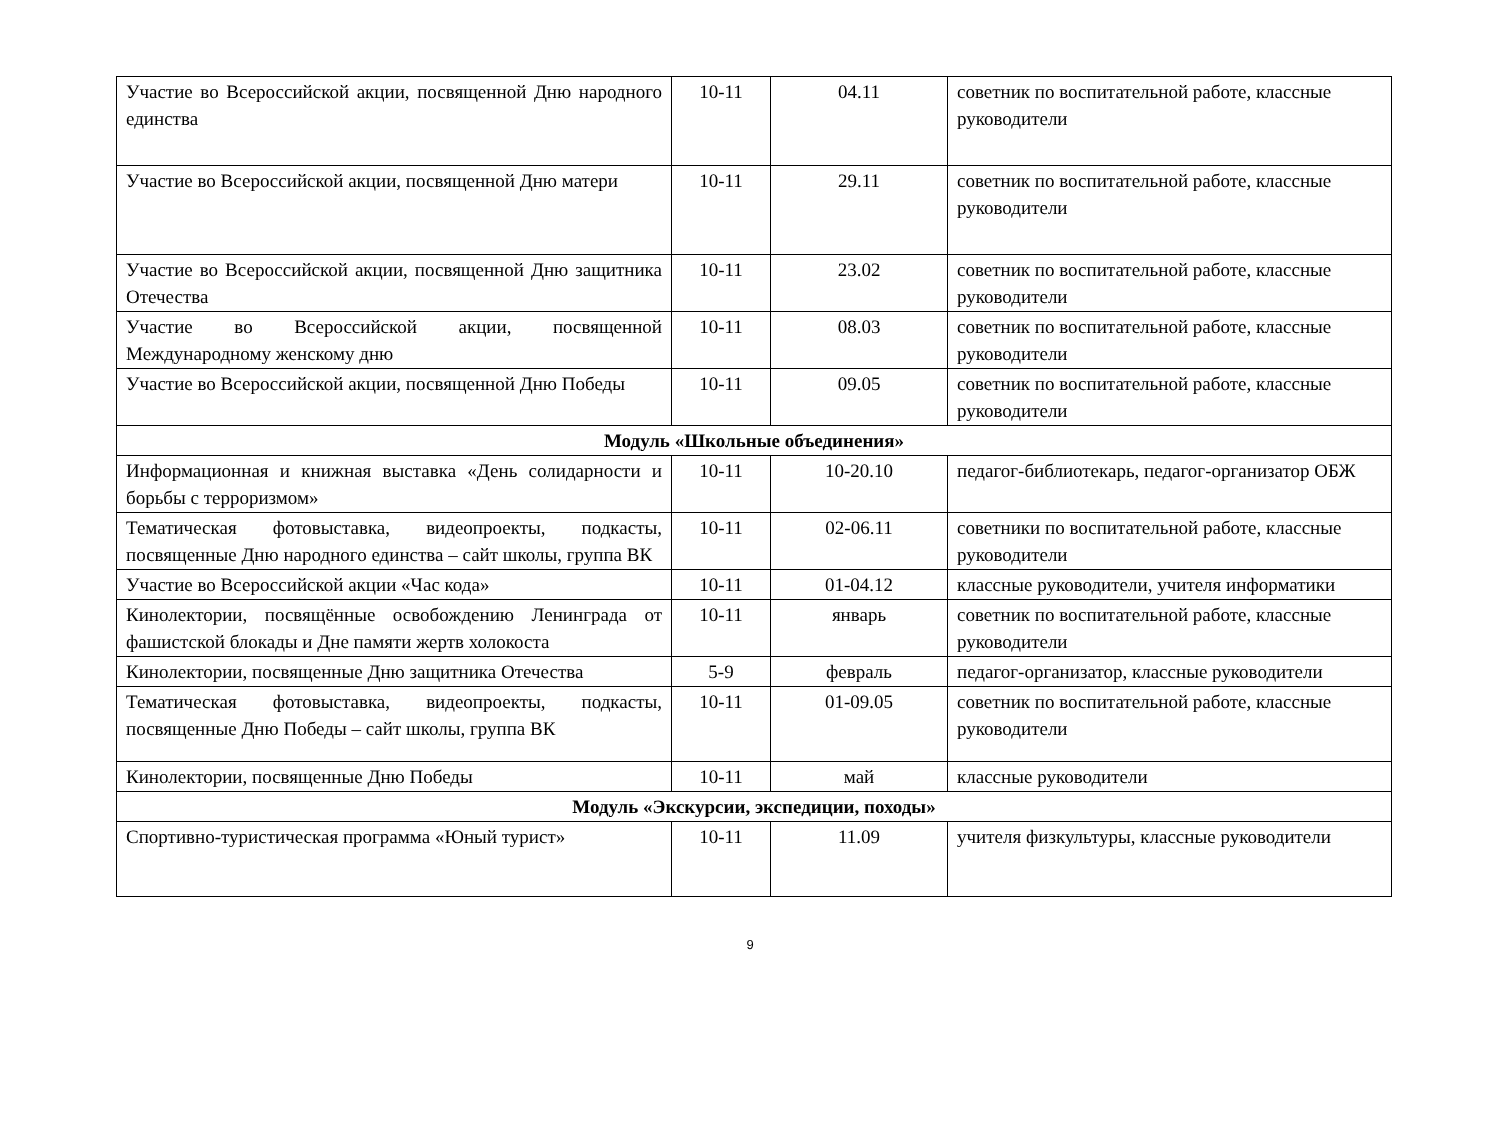| Участие во Всероссийской акции, посвященной Дню народного единства | 10-11 | 04.11 | советник по воспитательной работе, классные руководители |
| Участие во Всероссийской акции, посвященной Дню матери | 10-11 | 29.11 | советник по воспитательной работе, классные руководители |
| Участие во Всероссийской акции, посвященной Дню защитника Отечества | 10-11 | 23.02 | советник по воспитательной работе, классные руководители |
| Участие во Всероссийской акции, посвященной Международному женскому дню | 10-11 | 08.03 | советник по воспитательной работе, классные руководители |
| Участие во Всероссийской акции, посвященной Дню Победы | 10-11 | 09.05 | советник по воспитательной работе, классные руководители |
| Модуль «Школьные объединения» | | | |
| Информационная и книжная выставка «День солидарности и борьбы с терроризмом» | 10-11 | 10-20.10 | педагог-библиотекарь, педагог-организатор ОБЖ |
| Тематическая фотовыставка, видеопроекты, подкасты, посвященные Дню народного единства – сайт школы, группа ВК | 10-11 | 02-06.11 | советники по воспитательной работе, классные руководители |
| Участие во Всероссийской акции «Час кода» | 10-11 | 01-04.12 | классные руководители, учителя информатики |
| Кинолектории, посвящённые освобождению Ленинграда от фашистской блокады и Дне памяти жертв холокоста | 10-11 | январь | советник по воспитательной работе, классные руководители |
| Кинолектории, посвященные Дню защитника Отечества | 5-9 | февраль | педагог-организатор, классные руководители |
| Тематическая фотовыставка, видеопроекты, подкасты, посвященные Дню Победы – сайт школы, группа ВК | 10-11 | 01-09.05 | советник по воспитательной работе, классные руководители |
| Кинолектории, посвященные Дню Победы | 10-11 | май | классные руководители |
| Модуль «Экскурсии, экспедиции, походы» | | | |
| Спортивно-туристическая программа «Юный турист» | 10-11 | 11.09 | учителя физкультуры, классные руководители |
9